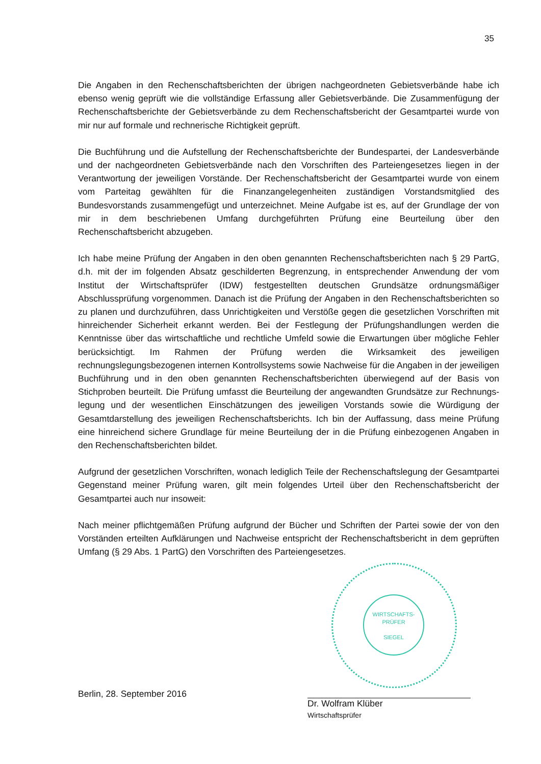35
Die Angaben in den Rechenschaftsberichten der übrigen nachgeordneten Gebietsverbände habe ich ebenso wenig geprüft wie die vollständige Erfassung aller Gebietsverbände. Die Zusammenfügung der Rechenschaftsberichte der Gebietsverbände zu dem Rechenschafts­bericht der Gesamtpartei wurde von mir nur auf formale und rechnerische Richtigkeit geprüft.
Die Buchführung und die Aufstellung der Rechenschaftsberichte der Bundespartei, der Landesverbände und der nachgeordneten Gebietsverbände nach den Vorschriften des Parteiengesetzes liegen in der Verantwortung der jeweiligen Vorstände. Der Rechenschafts­bericht der Gesamtpartei wurde von einem vom Parteitag gewählten für die Finanzangelegen­heiten zuständigen Vorstandsmitglied des Bundesvorstands zusammengefügt und unter­zeichnet. Meine Aufgabe ist es, auf der Grundlage der von mir in dem beschriebenen Umfang durchgeführten Prüfung eine Beurteilung über den Rechenschaftsbericht abzugeben.
Ich habe meine Prüfung der Angaben in den oben genannten Rechenschaftsberichten nach § 29 PartG, d.h. mit der im folgenden Absatz geschilderten Begrenzung, in entsprechender Anwendung der vom Institut der Wirtschaftsprüfer (IDW) festgestellten deutschen Grundsätze ordnungsmäßiger Abschlussprüfung vorgenommen. Danach ist die Prüfung der Angaben in den Rechenschaftsberichten so zu planen und durchzuführen, dass Unrichtigkeiten und Verstöße gegen die gesetzlichen Vorschriften mit hinreichender Sicherheit erkannt werden. Bei der Festlegung der Prüfungshandlungen werden die Kenntnisse über das wirtschaftliche und rechtliche Umfeld sowie die Erwartungen über mögliche Fehler berücksichtigt. Im Rahmen der Prüfung werden die Wirksamkeit des jeweiligen rechnungslegungsbezogenen internen Kontrollsystems sowie Nachweise für die Angaben in der jeweiligen Buchführung und in den oben genannten Rechenschaftsberichten überwiegend auf der Basis von Stichproben beurteilt. Die Prüfung umfasst die Beurteilung der angewandten Grundsätze zur Rechnungs­legung und der wesentlichen Einschätzungen des jeweiligen Vorstands sowie die Würdigung der Gesamtdarstellung des jeweiligen Rechenschaftsberichts. Ich bin der Auffassung, dass meine Prüfung eine hinreichend sichere Grundlage für meine Beurteilung der in die Prüfung einbezogenen Angaben in den Rechenschaftsberichten bildet.
Aufgrund der gesetzlichen Vorschriften, wonach lediglich Teile der Rechenschaftslegung der Gesamtpartei Gegenstand meiner Prüfung waren, gilt mein folgendes Urteil über den Rechen­schaftsbericht der Gesamtpartei auch nur insoweit:
Nach meiner pflichtgemäßen Prüfung aufgrund der Bücher und Schriften der Partei sowie der von den Vorständen erteilten Aufklärungen und Nachweise entspricht der Rechenschafts­bericht in dem geprüften Umfang (§ 29 Abs. 1 PartG) den Vorschriften des Parteiengesetzes.
WIRTSCHAFTS-
PRÜFER
SIEGEL
Berlin, 28. September 2016
Dr. Wolfram Klüber
Wirtschaftsprüfer